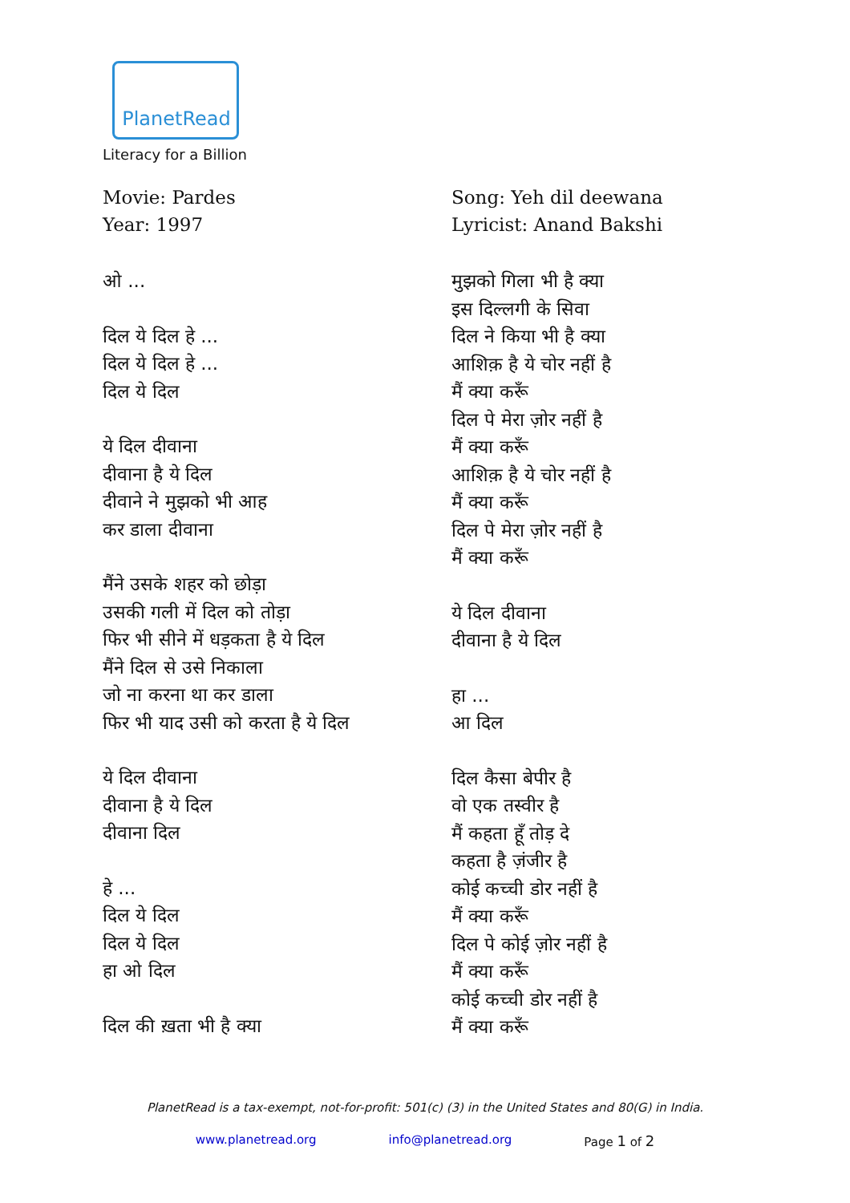PlanetRead
Literacy for a Billion
Movie: Pardes
Year: 1997
ओ ...
दिल ये दिल हे ...
दिल ये दिल हे ...
दिल ये दिल
ये दिल दीवाना
दीवाना है ये दिल
दीवाने ने मुझको भी आह
कर डाला दीवाना
मैंने उसके शहर को छोड़ा
उसकी गली में दिल को तोड़ा
फिर भी सीने में धड़कता है ये दिल
मैंने दिल से उसे निकाला
जो ना करना था कर डाला
फिर भी याद उसी को करता है ये दिल
ये दिल दीवाना
दीवाना है ये दिल
दीवाना दिल
हे ...
दिल ये दिल
दिल ये दिल
हा ओ दिल
दिल की ख़ता भी है क्या
Song: Yeh dil deewana
Lyricist: Anand Bakshi
मुझको गिला भी है क्या
इस दिल्लगी के सिवा
दिल ने किया भी है क्या
आशिक़ है ये चोर नहीं है
मैं क्या करूँ
दिल पे मेरा ज़ोर नहीं है
मैं क्या करूँ
आशिक़ है ये चोर नहीं है
मैं क्या करूँ
दिल पे मेरा ज़ोर नहीं है
मैं क्या करूँ
ये दिल दीवाना
दीवाना है ये दिल
हा ...
आ दिल
दिल कैसा बेपीर है
वो एक तस्वीर है
मैं कहता हूँ तोड़ दे
कहता है ज़ंजीर है
कोई कच्ची डोर नहीं है
मैं क्या करूँ
दिल पे कोई ज़ोर नहीं है
मैं क्या करूँ
कोई कच्ची डोर नहीं है
मैं क्या करूँ
PlanetRead is a tax-exempt, not-for-profit: 501(c) (3) in the United States and 80(G) in India.
www.planetread.org info@planetread.org Page 1 of 2